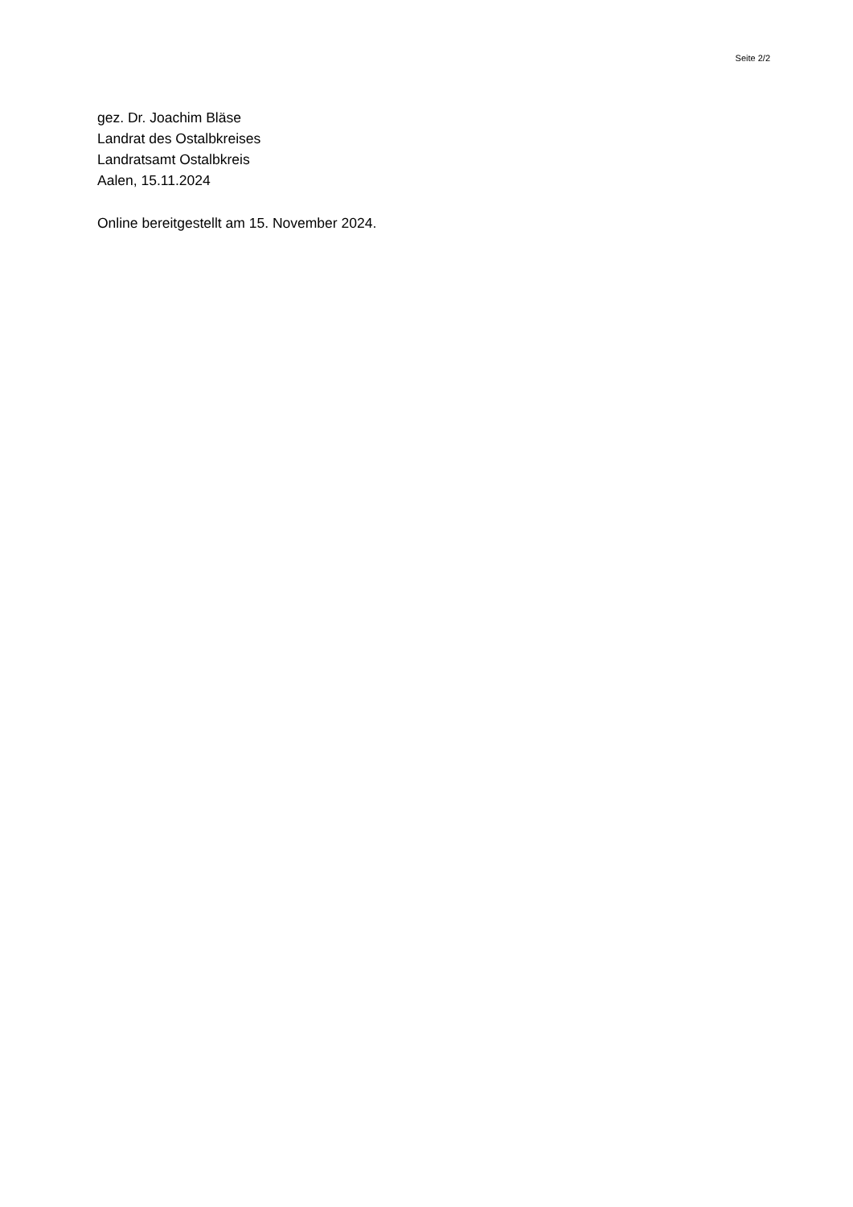Seite 2/2
gez. Dr. Joachim Bläse
Landrat des Ostalbkreises
Landratsamt Ostalbkreis
Aalen, 15.11.2024
Online bereitgestellt am 15. November 2024.